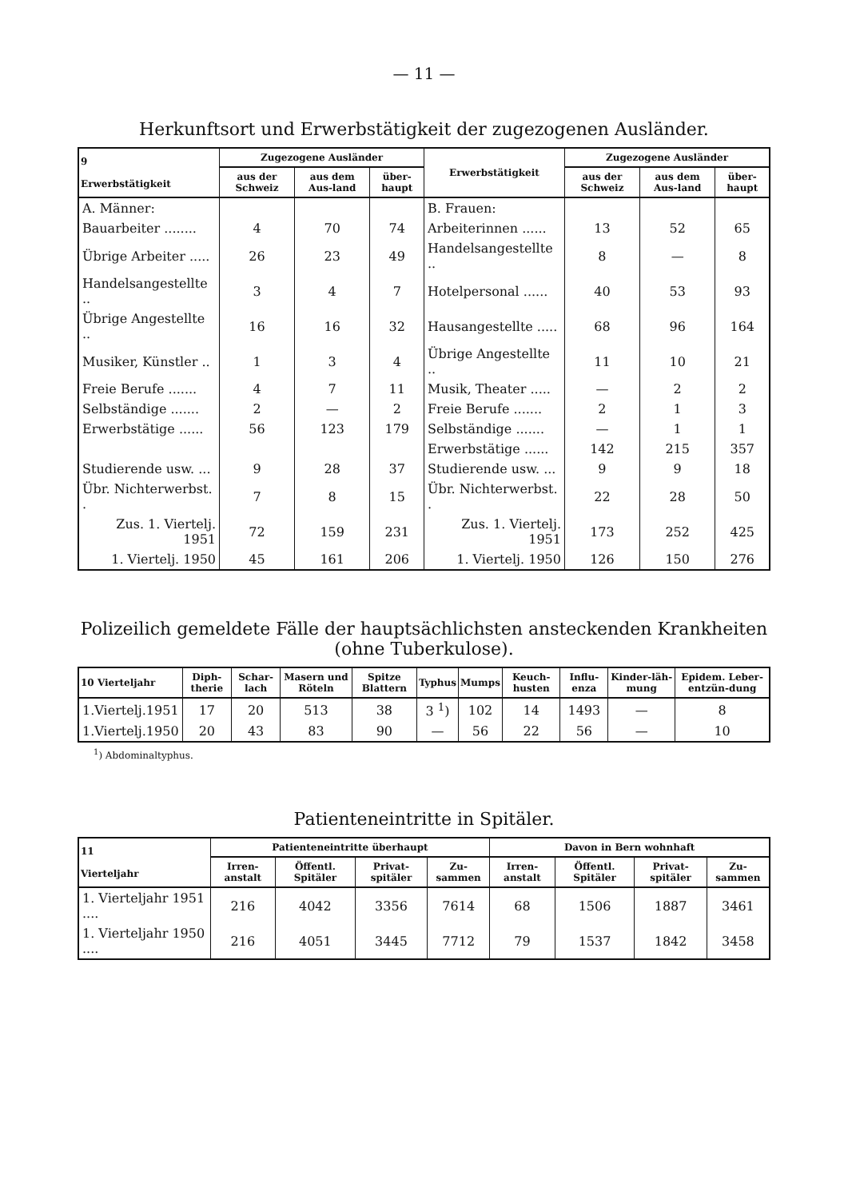— 11 —
Herkunftsort und Erwerbstätigkeit der zugezogenen Ausländer.
| 9 Erwerbstätigkeit | Zugezogene Ausländer | | | Erwerbstätigkeit | Zugezogene Ausländer | | |
| --- | --- | --- | --- | --- | --- | --- | --- |
| | aus der Schweiz | aus dem Aus-land | über-haupt | | aus der Schweiz | aus dem Aus-land | über-haupt |
| A. Männer: | | | | B. Frauen: | | | |
| Bauarbeiter ........ | 4 | 70 | 74 | Arbeiterinnen ...... | 13 | 52 | 65 |
| Übrige Arbeiter ..... | 26 | 23 | 49 | Handelsangestellte .. | 8 | — | 8 |
| Handelsangestellte .. | 3 | 4 | 7 | Hotelpersonal ...... | 40 | 53 | 93 |
| Übrige Angestellte .. | 16 | 16 | 32 | Hausangestellte ..... | 68 | 96 | 164 |
| Musiker, Künstler .. | 1 | 3 | 4 | Übrige Angestellte .. | 11 | 10 | 21 |
| Freie Berufe ....... | 4 | 7 | 11 | Musik, Theater ..... | — | 2 | 2 |
| Selbständige ....... | 2 | — | 2 | Freie Berufe ....... | 2 | 1 | 3 |
| Erwerbstätige ...... | 56 | 123 | 179 | Selbständige ....... | — | 1 | 1 |
| | | | | Erwerbstätige ...... | 142 | 215 | 357 |
| Studierende usw. ... | 9 | 28 | 37 | Studierende usw. ... | 9 | 9 | 18 |
| Übr. Nichterwerbst. . | 7 | 8 | 15 | Übr. Nichterwerbst. . | 22 | 28 | 50 |
| Zus. 1. Viertelj. 1951 | 72 | 159 | 231 | Zus. 1. Viertelj. 1951 | 173 | 252 | 425 |
| 1. Viertelj. 1950 | 45 | 161 | 206 | 1. Viertelj. 1950 | 126 | 150 | 276 |
Polizeilich gemeldete Fälle der hauptsächlichsten ansteckenden Krankheiten (ohne Tuberkulose).
| 10 Vierteljahr | Diph-therie | Schar-lach | Masern und Röteln | Spitze Blattern | Typhus | Mumps | Keuch-husten | Influ-enza | Kinder-läh-mung | Epidem. Leber-entzün-dung |
| --- | --- | --- | --- | --- | --- | --- | --- | --- | --- | --- |
| 1.Viertelj.1951 | 17 | 20 | 513 | 38 | 3 <sup>1</sup>) | 102 | 14 | 1493 | — | 8 |
| 1.Viertelj.1950 | 20 | 43 | 83 | 90 | — | 56 | 22 | 56 | — | 10 |
<sup>1</sup>) Abdominaltyphus.
Patienteneintritte in Spitäler.
| 11 Vierteljahr | Patienteneintritte überhaupt | | | | Davon in Bern wohnhaft | | | |
| --- | --- | --- | --- | --- | --- | --- | --- | --- |
| | Irren-anstalt | Öffentl. Spitäler | Privat-spitäler | Zu-sammen | Irren-anstalt | Öffentl. Spitäler | Privat-spitäler | Zu-sammen |
| 1. Vierteljahr 1951 .... | 216 | 4042 | 3356 | 7614 | 68 | 1506 | 1887 | 3461 |
| 1. Vierteljahr 1950 .... | 216 | 4051 | 3445 | 7712 | 79 | 1537 | 1842 | 3458 |